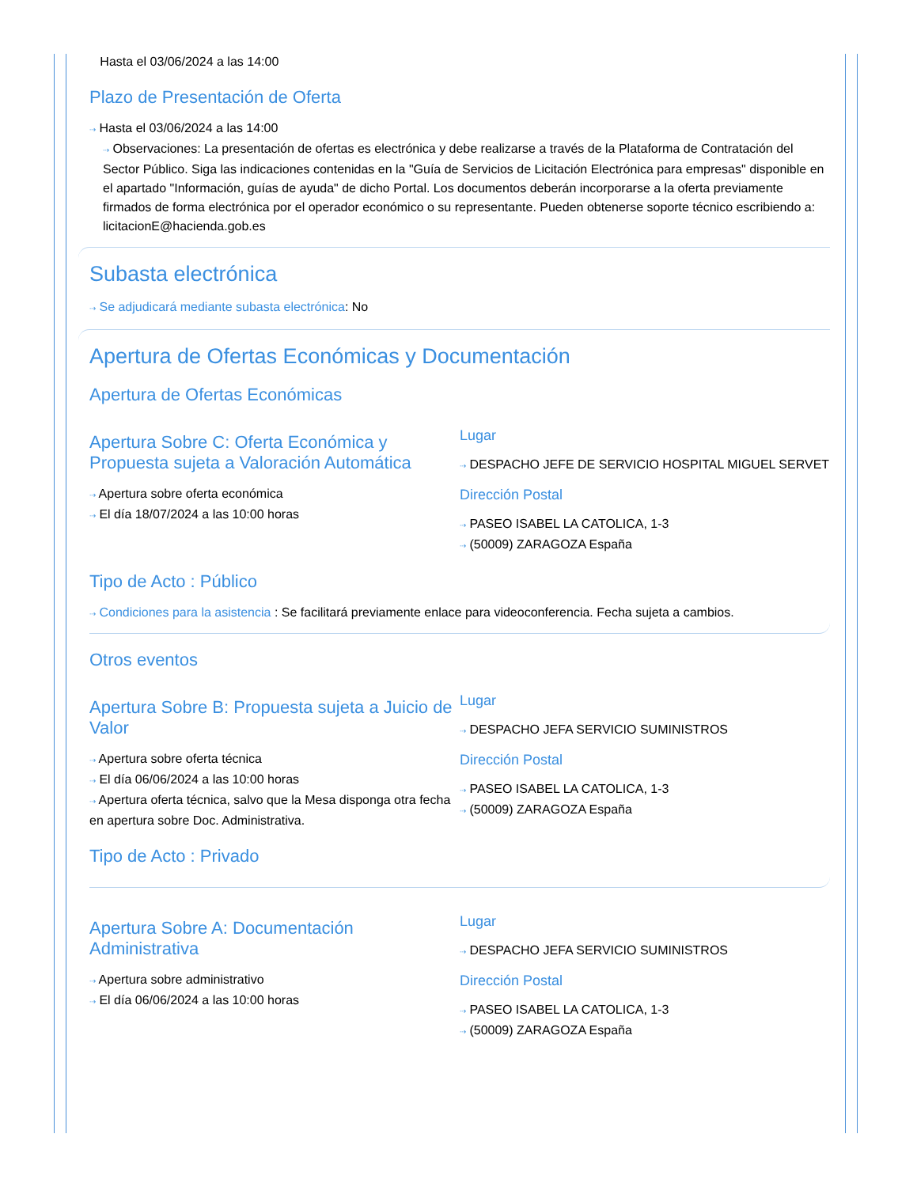Hasta el 03/06/2024 a las 14:00
Plazo de Presentación de Oferta
⇢ Hasta el 03/06/2024 a las 14:00
⇢ Observaciones: La presentación de ofertas es electrónica y debe realizarse a través de la Plataforma de Contratación del Sector Público. Siga las indicaciones contenidas en la "Guía de Servicios de Licitación Electrónica para empresas" disponible en el apartado "Información, guías de ayuda" de dicho Portal. Los documentos deberán incorporarse a la oferta previamente firmados de forma electrónica por el operador económico o su representante. Pueden obtenerse soporte técnico escribiendo a: licitacionE@hacienda.gob.es
Subasta electrónica
⇢ Se adjudicará mediante subasta electrónica: No
Apertura de Ofertas Económicas y Documentación
Apertura de Ofertas Económicas
Apertura Sobre C: Oferta Económica y Propuesta sujeta a Valoración Automática
⇢ Apertura sobre oferta económica
⇢ El día 18/07/2024 a las 10:00 horas
Lugar
⇢ DESPACHO JEFE DE SERVICIO HOSPITAL MIGUEL SERVET
Dirección Postal
⇢ PASEO ISABEL LA CATOLICA, 1-3
⇢ (50009) ZARAGOZA España
Tipo de Acto : Público
⇢ Condiciones para la asistencia : Se facilitará previamente enlace para videoconferencia. Fecha sujeta a cambios.
Otros eventos
Apertura Sobre B: Propuesta sujeta a Juicio de Valor
⇢ Apertura sobre oferta técnica
⇢ El día 06/06/2024 a las 10:00 horas
⇢ Apertura oferta técnica, salvo que la Mesa disponga otra fecha en apertura sobre Doc. Administrativa.
Lugar
⇢ DESPACHO JEFA SERVICIO SUMINISTROS
Dirección Postal
⇢ PASEO ISABEL LA CATOLICA, 1-3
⇢ (50009) ZARAGOZA España
Tipo de Acto : Privado
Apertura Sobre A: Documentación Administrativa
⇢ Apertura sobre administrativo
⇢ El día 06/06/2024 a las 10:00 horas
Lugar
⇢ DESPACHO JEFA SERVICIO SUMINISTROS
Dirección Postal
⇢ PASEO ISABEL LA CATOLICA, 1-3
⇢ (50009) ZARAGOZA España